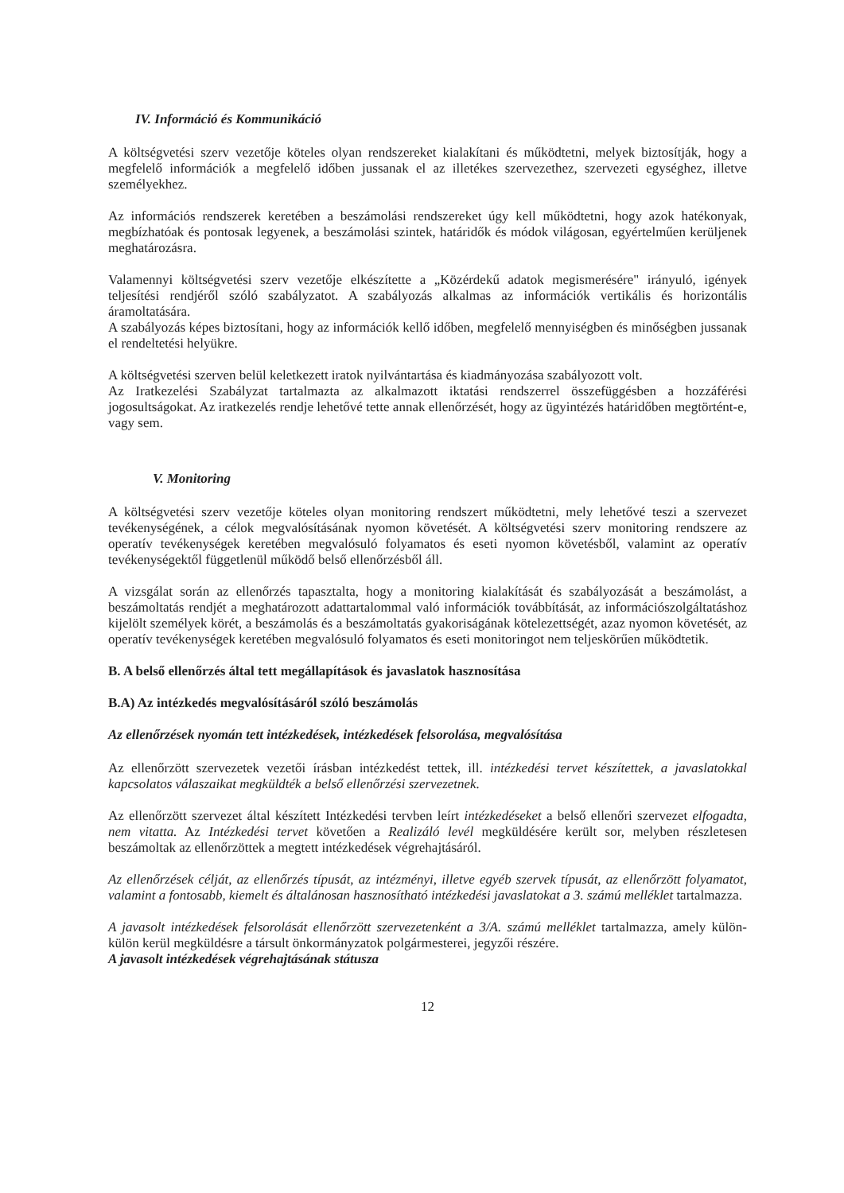IV. Információ és Kommunikáció
A költségvetési szerv vezetője köteles olyan rendszereket kialakítani és működtetni, melyek biztosítják, hogy a megfelelő információk a megfelelő időben jussanak el az illetékes szervezethez, szervezeti egységhez, illetve személyekhez.
Az információs rendszerek keretében a beszámolási rendszereket úgy kell működtetni, hogy azok hatékonyak, megbízhatóak és pontosak legyenek, a beszámolási szintek, határidők és módok világosan, egyértelműen kerüljenek meghatározásra.
Valamennyi költségvetési szerv vezetője elkészítette a „Közérdekű adatok megismerésére" irányuló, igények teljesítési rendjéről szóló szabályzatot. A szabályozás alkalmas az információk vertikális és horizontális áramoltatására.
A szabályozás képes biztosítani, hogy az információk kellő időben, megfelelő mennyiségben és minőségben jussanak el rendeltetési helyükre.
A költségvetési szerven belül keletkezett iratok nyilvántartása és kiadmányozása szabályozott volt.
Az Iratkezelési Szabályzat tartalmazta az alkalmazott iktatási rendszerrel összefüggésben a hozzáférési jogosultságokat. Az iratkezelés rendje lehetővé tette annak ellenőrzését, hogy az ügyintézés határidőben megtörtént-e, vagy sem.
V. Monitoring
A költségvetési szerv vezetője köteles olyan monitoring rendszert működtetni, mely lehetővé teszi a szervezet tevékenységének, a célok megvalósításának nyomon követését. A költségvetési szerv monitoring rendszere az operatív tevékenységek keretében megvalósuló folyamatos és eseti nyomon követésből, valamint az operatív tevékenységektől függetlenül működő belső ellenőrzésből áll.
A vizsgálat során az ellenőrzés tapasztalta, hogy a monitoring kialakítását és szabályozását a beszámolást, a beszámoltatás rendjét a meghatározott adattartalommal való információk továbbítását, az információszolgáltatáshoz kijelölt személyek körét, a beszámolás és a beszámoltatás gyakoriságának kötelezettségét, azaz nyomon követését, az operatív tevékenységek keretében megvalósuló folyamatos és eseti monitoringot nem teljeskörűen működtetik.
B. A belső ellenőrzés által tett megállapítások és javaslatok hasznosítása
B.A) Az intézkedés megvalósításáról szóló beszámolás
Az ellenőrzések nyomán tett intézkedések, intézkedések felsorolása, megvalósítása
Az ellenőrzött szervezetek vezetői írásban intézkedést tettek, ill. intézkedési tervet készítettek, a javaslatokkal kapcsolatos válaszaikat megküldték a belső ellenőrzési szervezetnek.
Az ellenőrzött szervezet által készített Intézkedési tervben leírt intézkedéseket a belső ellenőri szervezet elfogadta, nem vitatta. Az Intézkedési tervet követően a Realizáló levél megküldésére került sor, melyben részletesen beszámoltak az ellenőrzöttek a megtett intézkedések végrehajtásáról.
Az ellenőrzések célját, az ellenőrzés típusát, az intézményi, illetve egyéb szervek típusát, az ellenőrzött folyamatot, valamint a fontosabb, kiemelt és általánosan hasznosítható intézkedési javaslatokat a 3. számú melléklet tartalmazza.
A javasolt intézkedések felsorolását ellenőrzött szervezetenként a 3/A. számú melléklet tartalmazza, amely külön-külön kerül megküldésre a társult önkormányzatok polgármesterei, jegyzői részére.
A javasolt intézkedések végrehajtásának státusza
12